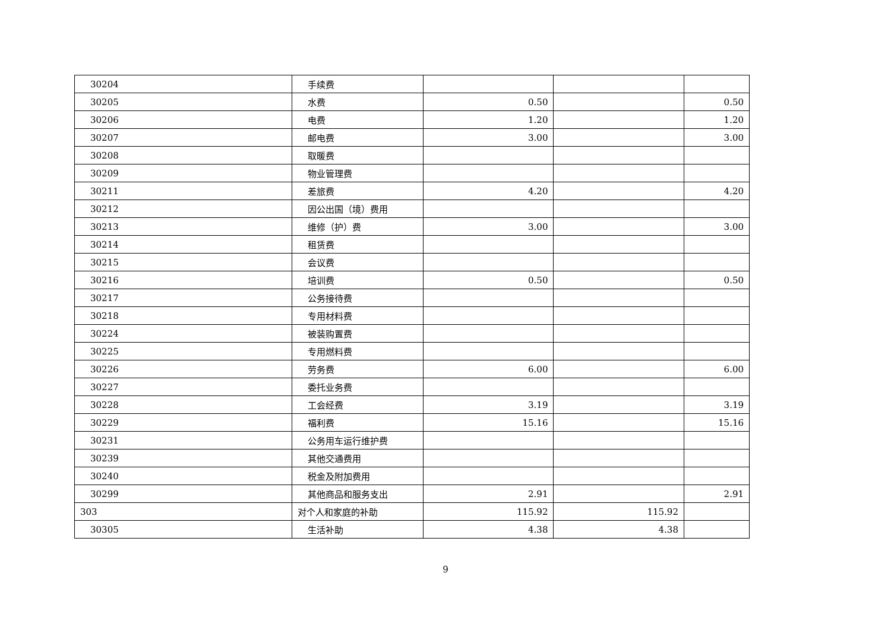| 30204 | 手续费 | | | |
| 30205 | 水费 | 0.50 | | 0.50 |
| 30206 | 电费 | 1.20 | | 1.20 |
| 30207 | 邮电费 | 3.00 | | 3.00 |
| 30208 | 取暖费 | | | |
| 30209 | 物业管理费 | | | |
| 30211 | 差旅费 | 4.20 | | 4.20 |
| 30212 | 因公出国（境）费用 | | | |
| 30213 | 维修（护）费 | 3.00 | | 3.00 |
| 30214 | 租赁费 | | | |
| 30215 | 会议费 | | | |
| 30216 | 培训费 | 0.50 | | 0.50 |
| 30217 | 公务接待费 | | | |
| 30218 | 专用材料费 | | | |
| 30224 | 被装购置费 | | | |
| 30225 | 专用燃料费 | | | |
| 30226 | 劳务费 | 6.00 | | 6.00 |
| 30227 | 委托业务费 | | | |
| 30228 | 工会经费 | 3.19 | | 3.19 |
| 30229 | 福利费 | 15.16 | | 15.16 |
| 30231 | 公务用车运行维护费 | | | |
| 30239 | 其他交通费用 | | | |
| 30240 | 税金及附加费用 | | | |
| 30299 | 其他商品和服务支出 | 2.91 | | 2.91 |
| 303 | 对个人和家庭的补助 | 115.92 | 115.92 | |
| 30305 | 生活补助 | 4.38 | 4.38 | |
9